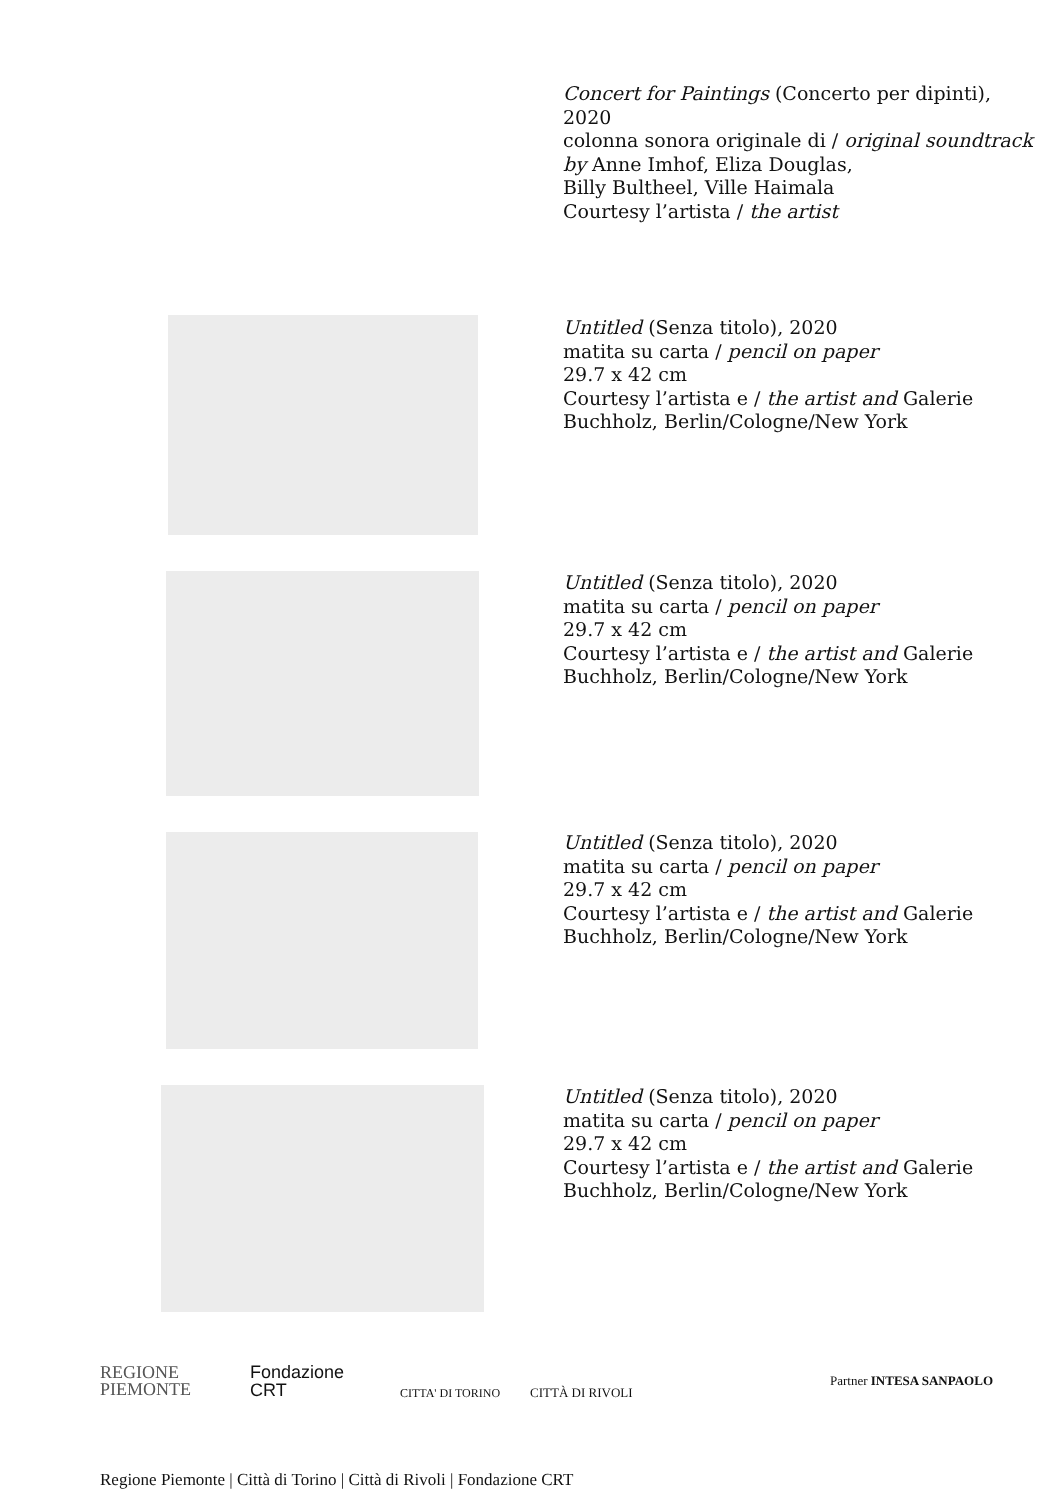Concert for Paintings (Concerto per dipinti),
2020
colonna sonora originale di / original soundtrack by Anne Imhof, Eliza Douglas,
Billy Bultheel, Ville Haimala
Courtesy l’artista / the artist
Untitled (Senza titolo), 2020
matita su carta / pencil on paper
29.7 x 42 cm
Courtesy l’artista e / the artist and Galerie
Buchholz, Berlin/Cologne/New York
Untitled (Senza titolo), 2020
matita su carta / pencil on paper
29.7 x 42 cm
Courtesy l’artista e / the artist and Galerie
Buchholz, Berlin/Cologne/New York
Untitled (Senza titolo), 2020
matita su carta / pencil on paper
29.7 x 42 cm
Courtesy l’artista e / the artist and Galerie
Buchholz, Berlin/Cologne/New York
Untitled (Senza titolo), 2020
matita su carta / pencil on paper
29.7 x 42 cm
Courtesy l’artista e / the artist and Galerie
Buchholz, Berlin/Cologne/New York
REGIONE
PIEMONTE
Fondazione
CRT
CITTA' DI TORINO CITTÀ DI RIVOLI
Partner INTESA SANPAOLO
Regione Piemonte | Città di Torino | Città di Rivoli | Fondazione CRT